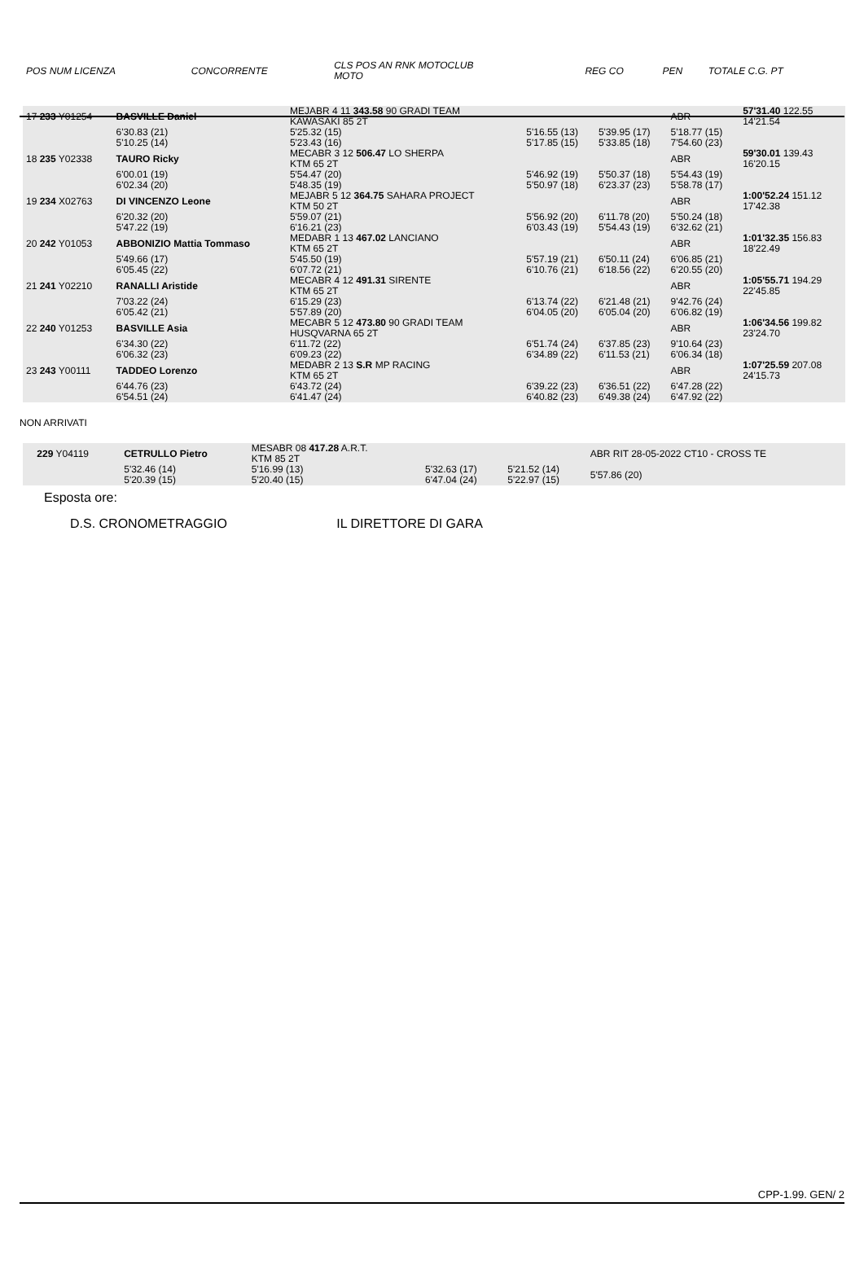| POS NUM LICENZA | CONCORRENTE | CLS POS AN RNK MOTOCLUB MOTO | REG CO | PEN | TOTALE C.G. PT |
| 17 233 Y01254 | BASVILLE Daniel | MEJABR 4 11 343.58 90 GRADI TEAM KAWASAKI 85 2T | | | ABR | 57'31.40 122.55 14'21.54 |
| | 6'30.83 (21) 5'10.25 (14) | 5'25.32 (15) 5'23.43 (16) | 5'16.55 (13) 5'17.85 (15) | 5'39.95 (17) 5'33.85 (18) | 5'18.77 (15) 7'54.60 (23) | |
| 18 235 Y02338 | TAURO Ricky | MECABR 3 12 506.47 LO SHERPA KTM 65 2T | | | ABR | 59'30.01 139.43 16'20.15 |
| | 6'00.01 (19) 6'02.34 (20) | 5'54.47 (20) 5'48.35 (19) | 5'46.92 (19) 5'50.97 (18) | 5'50.37 (18) 6'23.37 (23) | 5'54.43 (19) 5'58.78 (17) | |
| 19 234 X02763 | DI VINCENZO Leone | MEJABR 5 12 364.75 SAHARA PROJECT KTM 50 2T | | | ABR | 1:00'52.24 151.12 17'42.38 |
| | 6'20.32 (20) 5'47.22 (19) | 5'59.07 (21) 6'16.21 (23) | 5'56.92 (20) 6'03.43 (19) | 6'11.78 (20) 5'54.43 (19) | 5'50.24 (18) 6'32.62 (21) | |
| 20 242 Y01053 | ABBONIZIO Mattia Tommaso | MEDABR 1 13 467.02 LANCIANO KTM 65 2T | | | ABR | 1:01'32.35 156.83 18'22.49 |
| | 5'49.66 (17) 6'05.45 (22) | 5'45.50 (19) 6'07.72 (21) | 5'57.19 (21) 6'10.76 (21) | 6'50.11 (24) 6'18.56 (22) | 6'06.85 (21) 6'20.55 (20) | |
| 21 241 Y02210 | RANALLI Aristide | MECABR 4 12 491.31 SIRENTE KTM 65 2T | | | ABR | 1:05'55.71 194.29 22'45.85 |
| | 7'03.22 (24) 6'05.42 (21) | 6'15.29 (23) 5'57.89 (20) | 6'13.74 (22) 6'04.05 (20) | 6'21.48 (21) 6'05.04 (20) | 9'42.76 (24) 6'06.82 (19) | |
| 22 240 Y01253 | BASVILLE Asia | MECABR 5 12 473.80 90 GRADI TEAM HUSQVARNA 65 2T | | | ABR | 1:06'34.56 199.82 23'24.70 |
| | 6'34.30 (22) 6'06.32 (23) | 6'11.72 (22) 6'09.23 (22) | 6'51.74 (24) 6'34.89 (22) | 6'37.85 (23) 6'11.53 (21) | 9'10.64 (23) 6'06.34 (18) | |
| 23 243 Y00111 | TADDEO Lorenzo | MEDABR 2 13 S.R MP RACING KTM 65 2T | | | ABR | 1:07'25.59 207.08 24'15.73 |
| | 6'44.76 (23) 6'54.51 (24) | 6'43.72 (24) 6'41.47 (24) | 6'39.22 (23) 6'40.82 (23) | 6'36.51 (22) 6'49.38 (24) | 6'47.28 (22) 6'47.92 (22) | |
NON ARRIVATI
| 229 Y04119 | CETRULLO Pietro | MESABR 08 417.28 A.R.T. KTM 85 2T | | | ABR RIT 28-05-2022 CT10 - CROSS TE | |
| | 5'32.46 (14) 5'20.39 (15) | 5'16.99 (13) 5'20.40 (15) | 5'32.63 (17) 6'47.04 (24) | 5'21.52 (14) 5'22.97 (15) | 5'57.86 (20) | |
Esposta ore:
D.S. CRONOMETRAGGIO IL DIRETTORE DI GARA
CPP-1.99. GEN/ 2